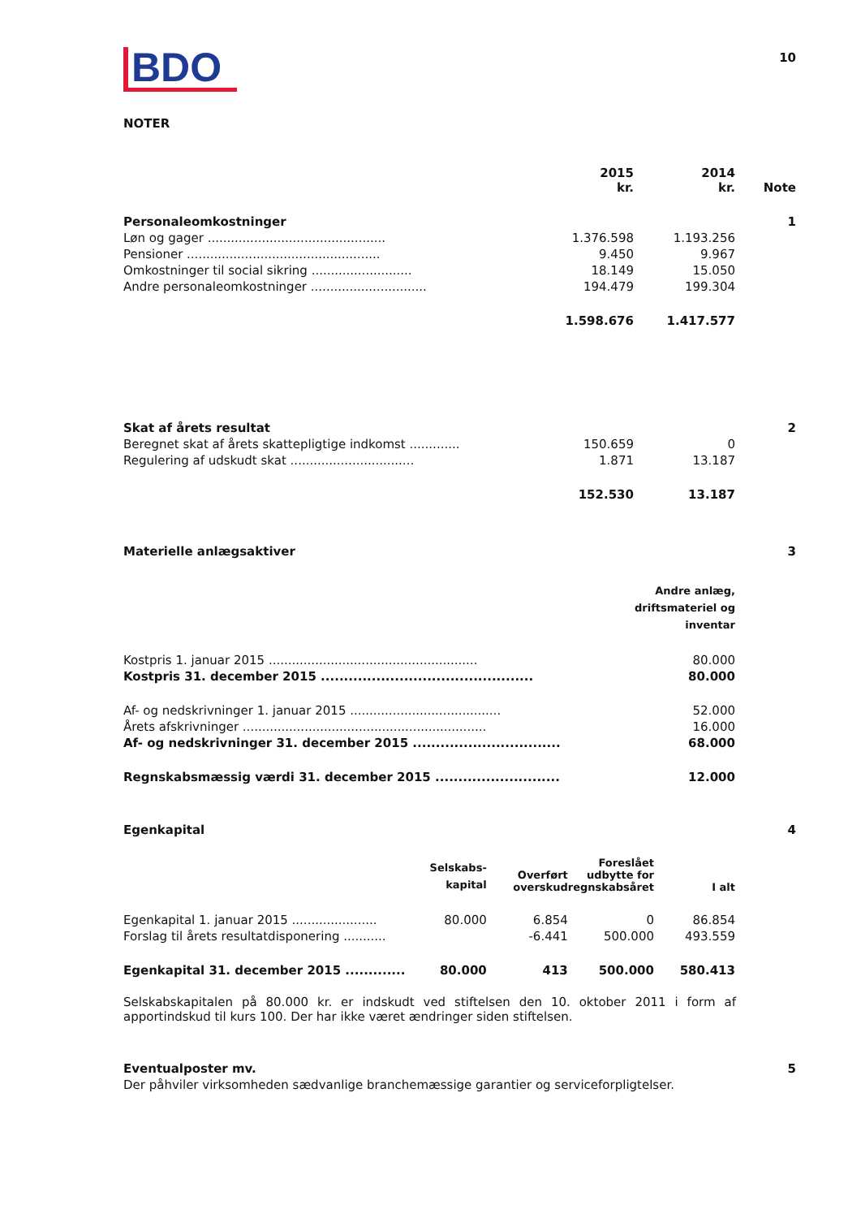10
BDO
NOTER
| | 2015 kr. | 2014 kr. | Note |
| --- | --- | --- | --- |
| Personaleomkostninger | | | 1 |
| Løn og gager .............................................. | 1.376.598 | 1.193.256 | |
| Pensioner .................................................. | 9.450 | 9.967 | |
| Omkostninger til social sikring .......................... | 18.149 | 15.050 | |
| Andre personaleomkostninger .............................. | 194.479 | 199.304 | |
| | 1.598.676 | 1.417.577 | |
| Skat af årets resultat | | | 2 |
| Beregnet skat af årets skattepligtige indkomst ............. | 150.659 | 0 | |
| Regulering af udskudt skat ................................ | 1.871 | 13.187 | |
| | 152.530 | 13.187 | |
| Materielle anlægsaktiver | | 3 |
| | Andre anlæg, driftsmateriel og inventar | |
| Kostpris 1. januar 2015 ...................................................... | 80.000 | |
| Kostpris 31. december 2015 .............................................. | 80.000 | |
| Af- og nedskrivninger 1. januar 2015 ....................................... | 52.000 | |
| Årets afskrivninger ............................................................... | 16.000 | |
| Af- og nedskrivninger 31. december 2015 ................................ | 68.000 | |
| Regnskabsmæssig værdi 31. december 2015 ........................... | 12.000 | |
| Egenkapital | | | | | 4 |
| | Selskabs- kapital | Overført overskud | Foreslået udbytte for regnskabsåret | I alt | |
| Egenkapital 1. januar 2015 ...................... | 80.000 | 6.854 | 0 | 86.854 | |
| Forslag til årets resultatdisponering ........... | | -6.441 | 500.000 | 493.559 | |
| Egenkapital 31. december 2015 ............. | 80.000 | 413 | 500.000 | 580.413 | |
Selskabskapitalen på 80.000 kr. er indskudt ved stiftelsen den 10. oktober 2011 i form af apportindskud til kurs 100. Der har ikke været ændringer siden stiftelsen.
| Eventualposter mv. | 5 |
| Der påhviler virksomheden sædvanlige branchemæssige garantier og serviceforpligtelser. | |